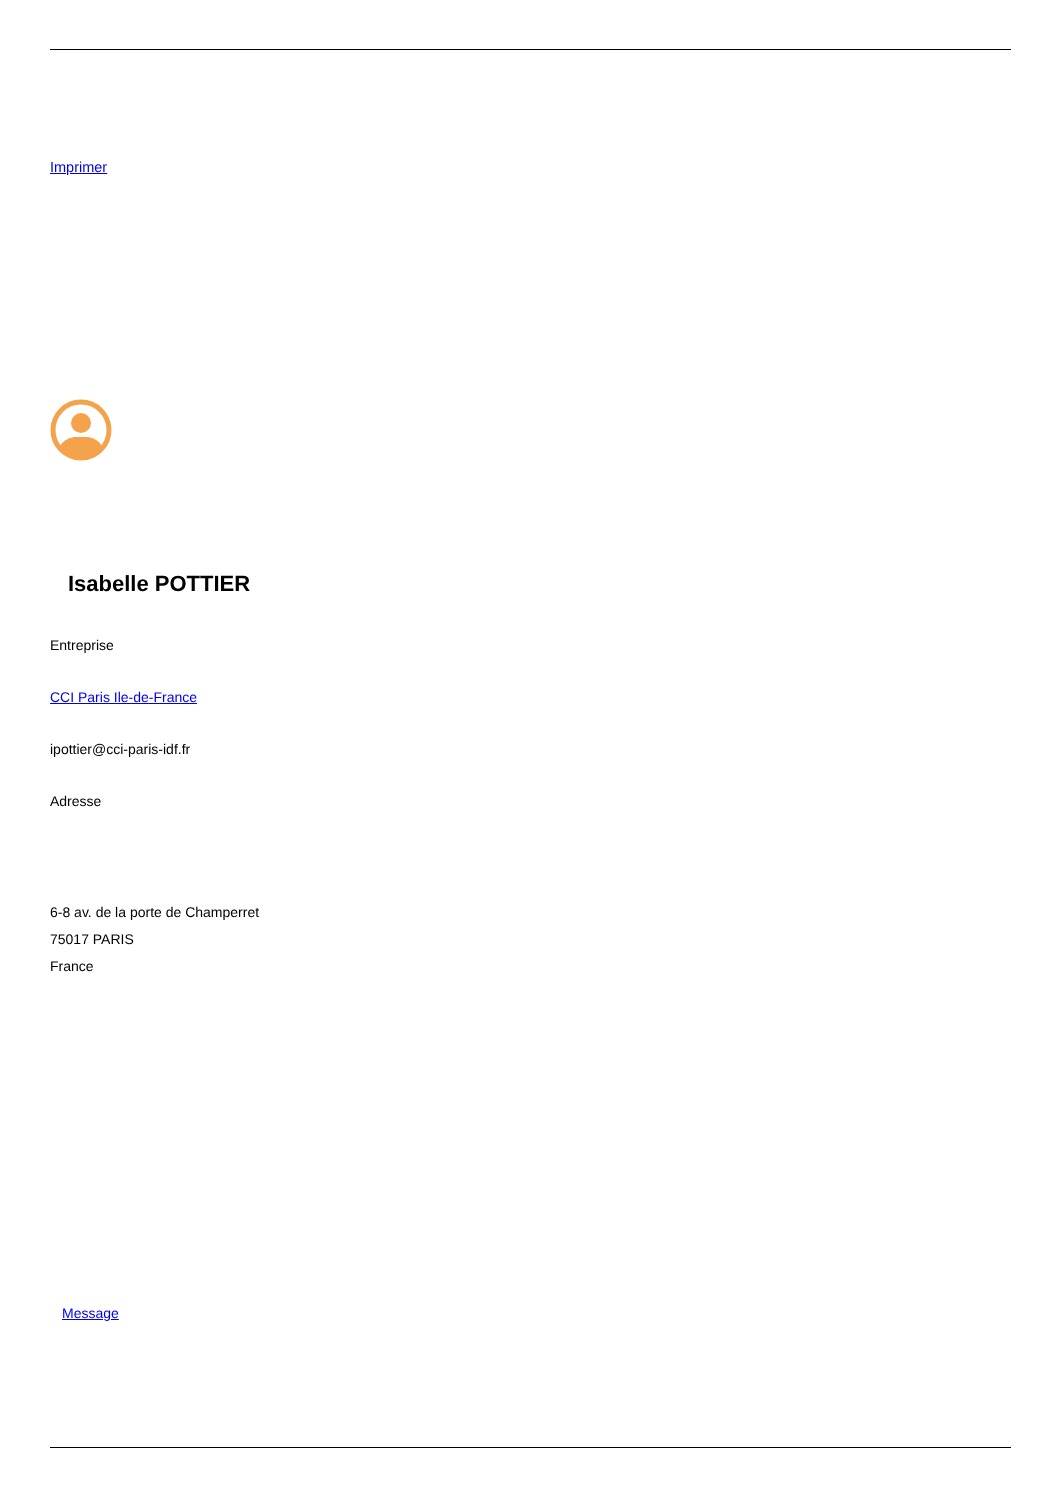Imprimer
Isabelle POTTIER
Entreprise
CCI Paris Ile-de-France
ipottier@cci-paris-idf.fr
Adresse
6-8 av. de la porte de Champerret
75017 PARIS
France
Message